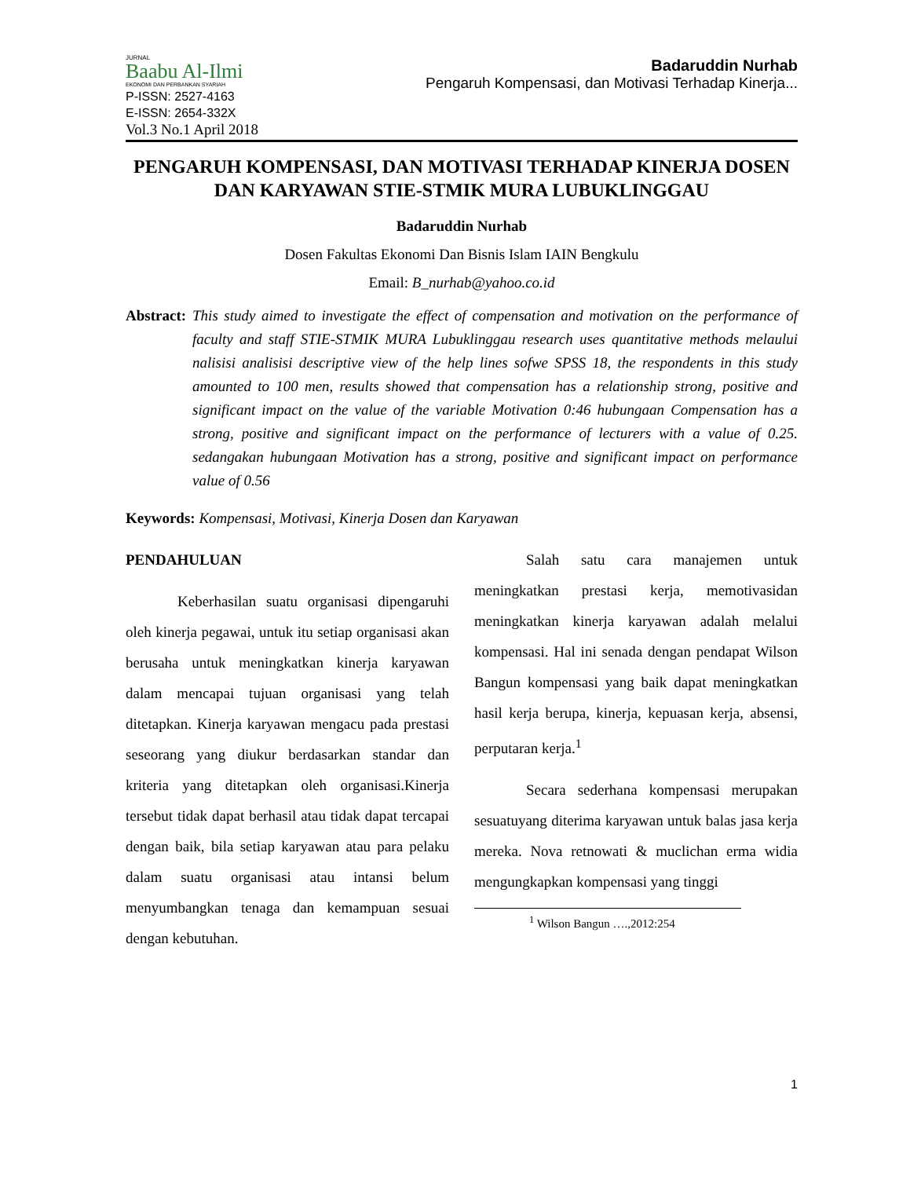JURNAL
Baabu Al-Ilmi
EKONOMI DAN PERBANKAN SYARIAH
P-ISSN: 2527-4163
E-ISSN: 2654-332X
Vol.3 No.1 April 2018
Badaruddin Nurhab
Pengaruh Kompensasi, dan Motivasi Terhadap Kinerja...
PENGARUH KOMPENSASI, DAN MOTIVASI TERHADAP KINERJA DOSEN DAN KARYAWAN STIE-STMIK MURA LUBUKLINGGAU
Badaruddin Nurhab
Dosen Fakultas Ekonomi Dan Bisnis Islam IAIN Bengkulu
Email: B_nurhab@yahoo.co.id
Abstract: This study aimed to investigate the effect of compensation and motivation on the performance of faculty and staff STIE-STMIK MURA Lubuklinggau research uses quantitative methods melaului nalisisi analisisi descriptive view of the help lines sofwe SPSS 18, the respondents in this study amounted to 100 men, results showed that compensation has a relationship strong, positive and significant impact on the value of the variable Motivation 0:46 hubungaan Compensation has a strong, positive and significant impact on the performance of lecturers with a value of 0.25. sedangakan hubungaan Motivation has a strong, positive and significant impact on performance value of 0.56
Keywords: Kompensasi, Motivasi, Kinerja Dosen dan Karyawan
PENDAHULUAN
Keberhasilan suatu organisasi dipengaruhi oleh kinerja pegawai, untuk itu setiap organisasi akan berusaha untuk meningkatkan kinerja karyawan dalam mencapai tujuan organisasi yang telah ditetapkan. Kinerja karyawan mengacu pada prestasi seseorang yang diukur berdasarkan standar dan kriteria yang ditetapkan oleh organisasi.Kinerja tersebut tidak dapat berhasil atau tidak dapat tercapai dengan baik, bila setiap karyawan atau para pelaku dalam suatu organisasi atau intansi belum menyumbangkan tenaga dan kemampuan sesuai dengan kebutuhan.
Salah satu cara manajemen untuk meningkatkan prestasi kerja, memotivasidan meningkatkan kinerja karyawan adalah melalui kompensasi. Hal ini senada dengan pendapat Wilson Bangun kompensasi yang baik dapat meningkatkan hasil kerja berupa, kinerja, kepuasan kerja, absensi, perputaran kerja.<sup>1</sup>
Secara sederhana kompensasi merupakan sesuatuyang diterima karyawan untuk balas jasa kerja mereka. Nova retnowati & muclichan erma widia mengungkapkan kompensasi yang tinggi
<sup>1</sup> Wilson Bangun ….,2012:254
1